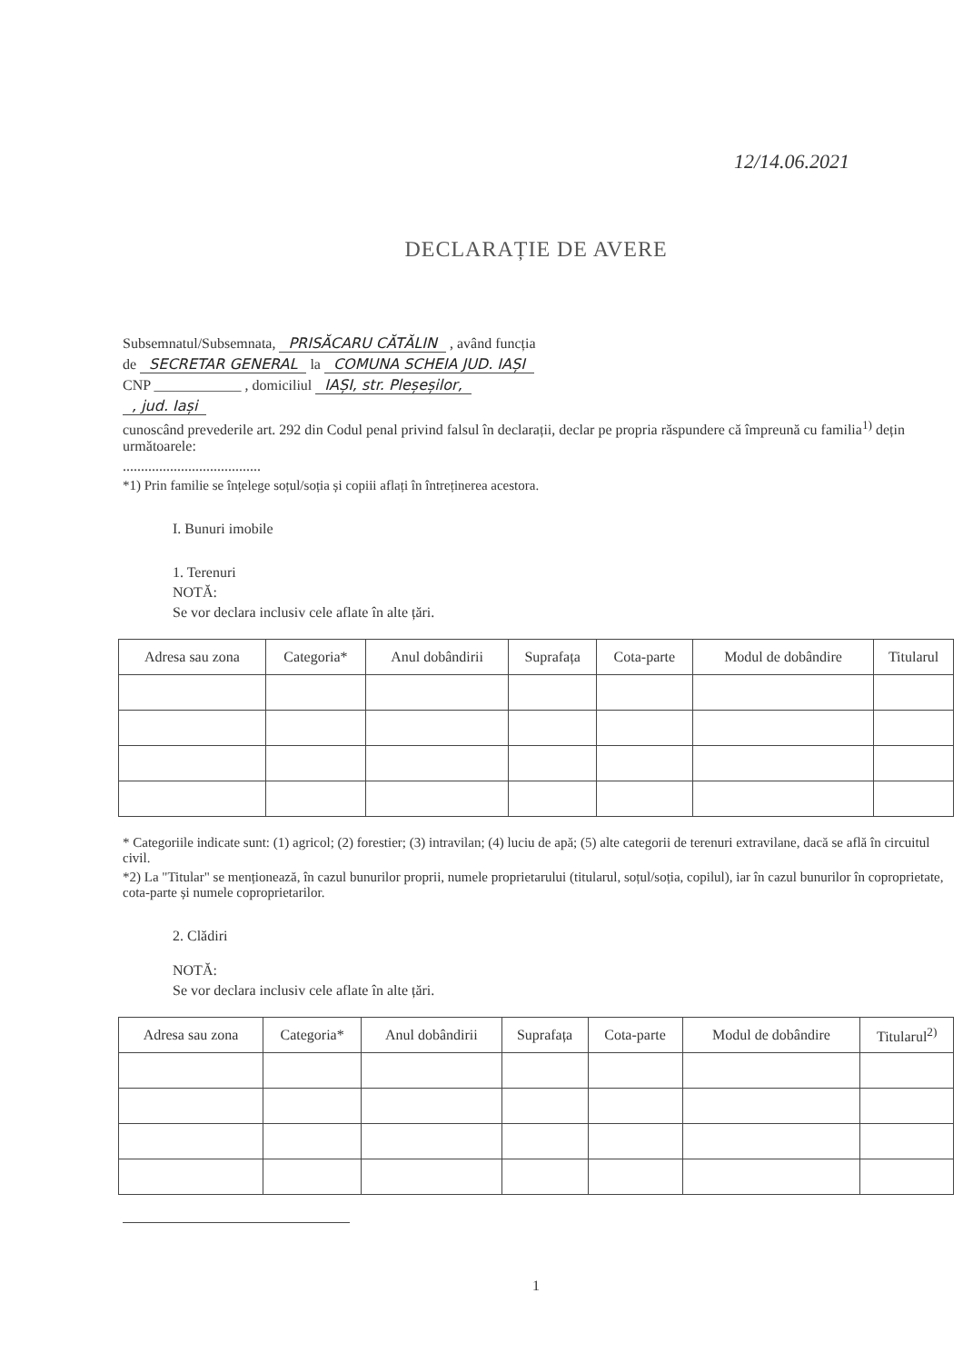12/14.06.2021
DECLARAȚIE DE AVERE
Subsemnatul/Subsemnata, PRISĂCARU CĂTĂLIN , având funcția
de SECRETAR GENERAL la COMUNA SCHEIA JUD. IAȘI
CNP ____________ , domiciliul IAȘI, str. Pleșeșilor,
, jud. Iași
cunoscând prevederile art. 292 din Codul penal privind falsul în declarații, declar pe propria răspundere că împreună cu familia<sup>1)</sup> dețin următoarele:
......................................
*1) Prin familie se înțelege soțul/soția și copiii aflați în întreținerea acestora.
I. Bunuri imobile
1. Terenuri
NOTĂ:
Se vor declara inclusiv cele aflate în alte țări.
| Adresa sau zona | Categoria* | Anul dobândirii | Suprafața | Cota-parte | Modul de dobândire | Titularul |
| --- | --- | --- | --- | --- | --- | --- |
* Categoriile indicate sunt: (1) agricol; (2) forestier; (3) intravilan; (4) luciu de apă; (5) alte categorii de terenuri extravilane, dacă se află în circuitul civil.
*2) La "Titular" se menționează, în cazul bunurilor proprii, numele proprietarului (titularul, soțul/soția, copilul), iar în cazul bunurilor în coproprietate, cota-parte și numele coproprietarilor.
2. Clădiri
NOTĂ:
Se vor declara inclusiv cele aflate în alte țări.
| Adresa sau zona | Categoria* | Anul dobândirii | Suprafața | Cota-parte | Modul de dobândire | Titularul<sup>2)</sup> |
| --- | --- | --- | --- | --- | --- | --- |
1